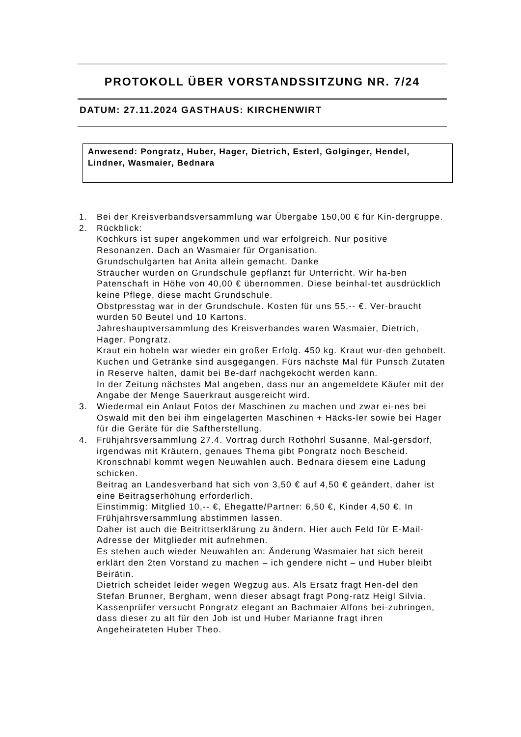PROTOKOLL ÜBER VORSTANDSSITZUNG NR. 7/24
DATUM: 27.11.2024 GASTHAUS: KIRCHENWIRT
Anwesend: Pongratz, Huber, Hager, Dietrich, Esterl, Golginger, Hendel, Lindner, Wasmaier, Bednara
1. Bei der Kreisverbandsversammlung war Übergabe 150,00 € für Kin-dergruppe.
2. Rückblick:
Kochkurs ist super angekommen und war erfolgreich. Nur positive Resonanzen. Dach an Wasmaier für Organisation.
Grundschulgarten hat Anita allein gemacht. Danke
Sträucher wurden on Grundschule gepflanzt für Unterricht. Wir ha-ben Patenschaft in Höhe von 40,00 € übernommen. Diese beinhal-tet ausdrücklich keine Pflege, diese macht Grundschule.
Obstpresstag war in der Grundschule. Kosten für uns 55,-- €. Ver-braucht wurden 50 Beutel und 10 Kartons.
Jahreshauptversammlung des Kreisverbandes waren Wasmaier, Dietrich, Hager, Pongratz.
Kraut ein hobeln war wieder ein großer Erfolg. 450 kg. Kraut wur-den gehobelt. Kuchen und Getränke sind ausgegangen. Fürs nächste Mal für Punsch Zutaten in Reserve halten, damit bei Be-darf nachgekocht werden kann.
In der Zeitung nächstes Mal angeben, dass nur an angemeldete Käufer mit der Angabe der Menge Sauerkraut ausgereicht wird.
3. Wiedermal ein Anlaut Fotos der Maschinen zu machen und zwar ei-nes bei Oswald mit den bei ihm eingelagerten Maschinen + Häcks-ler sowie bei Hager für die Geräte für die Saftherstellung.
4. Frühjahrsversammlung 27.4. Vortrag durch Rothöhrl Susanne, Mal-gersdorf, irgendwas mit Kräutern, genaues Thema gibt Pongratz noch Bescheid.
Kronschnabl kommt wegen Neuwahlen auch. Bednara diesem eine Ladung schicken.
Beitrag an Landesverband hat sich von 3,50 € auf 4,50 € geändert, daher ist eine Beitragserhöhung erforderlich.
Einstimmig: Mitglied 10,-- €, Ehegatte/Partner: 6,50 €, Kinder 4,50 €. In Frühjahrsversammlung abstimmen lassen.
Daher ist auch die Beitrittserklärung zu ändern. Hier auch Feld für E-Mail-Adresse der Mitglieder mit aufnehmen.
Es stehen auch wieder Neuwahlen an: Änderung Wasmaier hat sich bereit erklärt den 2ten Vorstand zu machen – ich gendere nicht – und Huber bleibt Beirätin.
Dietrich scheidet leider wegen Wegzug aus. Als Ersatz fragt Hen-del den Stefan Brunner, Bergham, wenn dieser absagt fragt Pong-ratz Heigl Silvia.
Kassenprüfer versucht Pongratz elegant an Bachmaier Alfons bei-zubringen, dass dieser zu alt für den Job ist und Huber Marianne fragt ihren Angeheirateten Huber Theo.